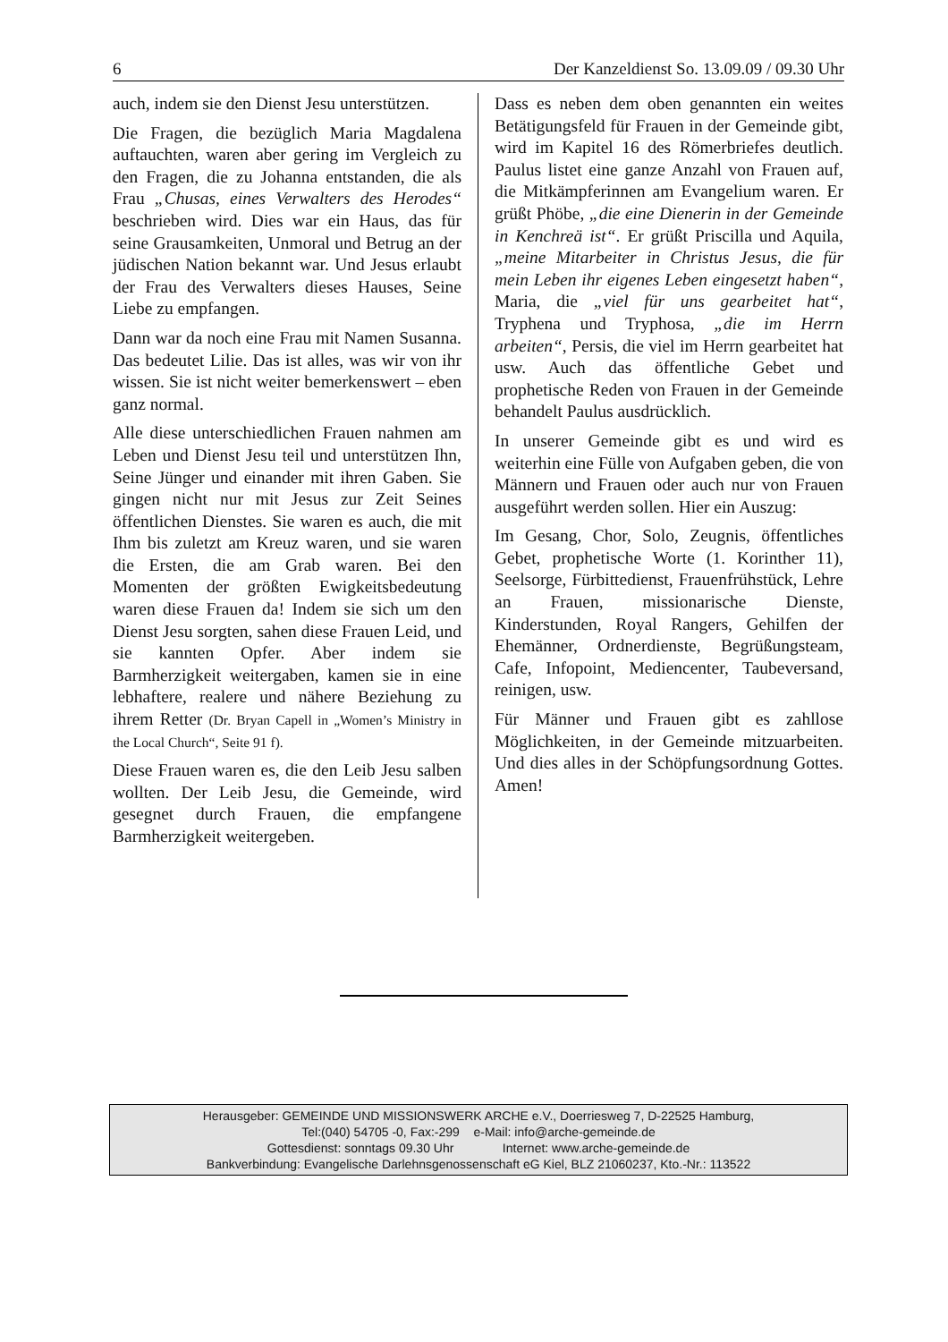6 Der Kanzeldienst So. 13.09.09 / 09.30 Uhr
auch, indem sie den Dienst Jesu unterstützen.
Die Fragen, die bezüglich Maria Magdalena auftauchten, waren aber gering im Vergleich zu den Fragen, die zu Johanna entstanden, die als Frau „Chusas, eines Verwalters des Herodes“ beschrieben wird. Dies war ein Haus, das für seine Grausamkeiten, Unmoral und Betrug an der jüdischen Nation bekannt war. Und Jesus erlaubt der Frau des Verwalters dieses Hauses, Seine Liebe zu empfangen.
Dann war da noch eine Frau mit Namen Susanna. Das bedeutet Lilie. Das ist alles, was wir von ihr wissen. Sie ist nicht weiter bemerkenswert – eben ganz normal.
Alle diese unterschiedlichen Frauen nahmen am Leben und Dienst Jesu teil und unterstützen Ihn, Seine Jünger und einander mit ihren Gaben. Sie gingen nicht nur mit Jesus zur Zeit Seines öffentlichen Dienstes. Sie waren es auch, die mit Ihm bis zuletzt am Kreuz waren, und sie waren die Ersten, die am Grab waren. Bei den Momenten der größten Ewigkeitsbedeutung waren diese Frauen da! Indem sie sich um den Dienst Jesu sorgten, sahen diese Frauen Leid, und sie kannten Opfer. Aber indem sie Barmherzigkeit weitergaben, kamen sie in eine lebhaftere, realere und nähere Beziehung zu ihrem Retter (Dr. Bryan Capell in „Women’s Ministry in the Local Church“, Seite 91 f).
Diese Frauen waren es, die den Leib Jesu salben wollten. Der Leib Jesu, die Gemeinde, wird gesegnet durch Frauen, die empfangene Barmherzigkeit weitergeben.
Dass es neben dem oben genannten ein weites Betätigungsfeld für Frauen in der Gemeinde gibt, wird im Kapitel 16 des Römerbriefes deutlich. Paulus listet eine ganze Anzahl von Frauen auf, die Mitkämpferinnen am Evangelium waren. Er grüßt Phöbe, „die eine Dienerin in der Gemeinde in Kenchreä ist“. Er grüßt Priscilla und Aquila, „meine Mitarbeiter in Christus Jesus, die für mein Leben ihr eigenes Leben eingesetzt haben“, Maria, die „viel für uns gearbeitet hat“, Tryphena und Tryphosa, „die im Herrn arbeiten“, Persis, die viel im Herrn gearbeitet hat usw. Auch das öffentliche Gebet und prophetische Reden von Frauen in der Gemeinde behandelt Paulus ausdrücklich.
In unserer Gemeinde gibt es und wird es weiterhin eine Fülle von Aufgaben geben, die von Männern und Frauen oder auch nur von Frauen ausgeführt werden sollen. Hier ein Auszug:
Im Gesang, Chor, Solo, Zeugnis, öffentliches Gebet, prophetische Worte (1. Korinther 11), Seelsorge, Fürbittedienst, Frauenfrühstück, Lehre an Frauen, missionarische Dienste, Kinderstunden, Royal Rangers, Gehilfen der Ehemänner, Ordnerdienste, Begrüßungsteam, Cafe, Infopoint, Mediencenter, Taubeversand, reinigen, usw.
Für Männer und Frauen gibt es zahllose Möglichkeiten, in der Gemeinde mitzuarbeiten. Und dies alles in der Schöpfungsordnung Gottes. Amen!
Herausgeber: GEMEINDE UND MISSIONSWERK ARCHE e.V., Doerriesweg 7, D-22525 Hamburg,
Tel:(040) 54705 -0, Fax:-299 e-Mail: info@arche-gemeinde.de
Gottesdienst: sonntags 09.30 Uhr Internet: www.arche-gemeinde.de
Bankverbindung: Evangelische Darlehnsgenossenschaft eG Kiel, BLZ 21060237, Kto.-Nr.: 113522